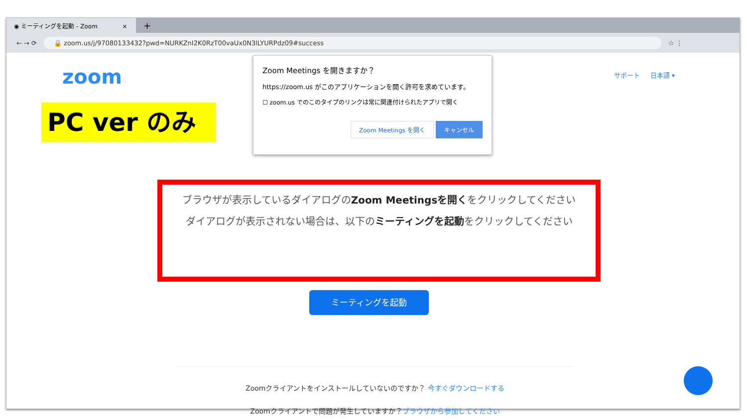◉ ミーティングを起動 - Zoom ×
+
← → ⟳
🔒 zoom.us/j/97080133432?pwd=NURKZnI2K0RzT00vaUx0N3lLYURPdz09#success
☆ ⋮
zoom サポート 日本語 ▾
PC ver のみ
Zoom Meetings を開きますか？
https://zoom.us がこのアプリケーションを開く許可を求めています。
☐ zoom.us でのこのタイプのリンクは常に関連付けられたアプリで開く
Zoom Meetings を開く キャンセル
ブラウザが表示しているダイアログのZoom Meetingsを開くをクリックしてください
ダイアログが表示されない場合は、以下のミーティングを起動をクリックしてください
ミーティングを起動
Zoomクライアントをインストールしていないのですか？ 今すぐダウンロードする
Zoomクライアントで問題が発生していますか？ブラウザから参加してください